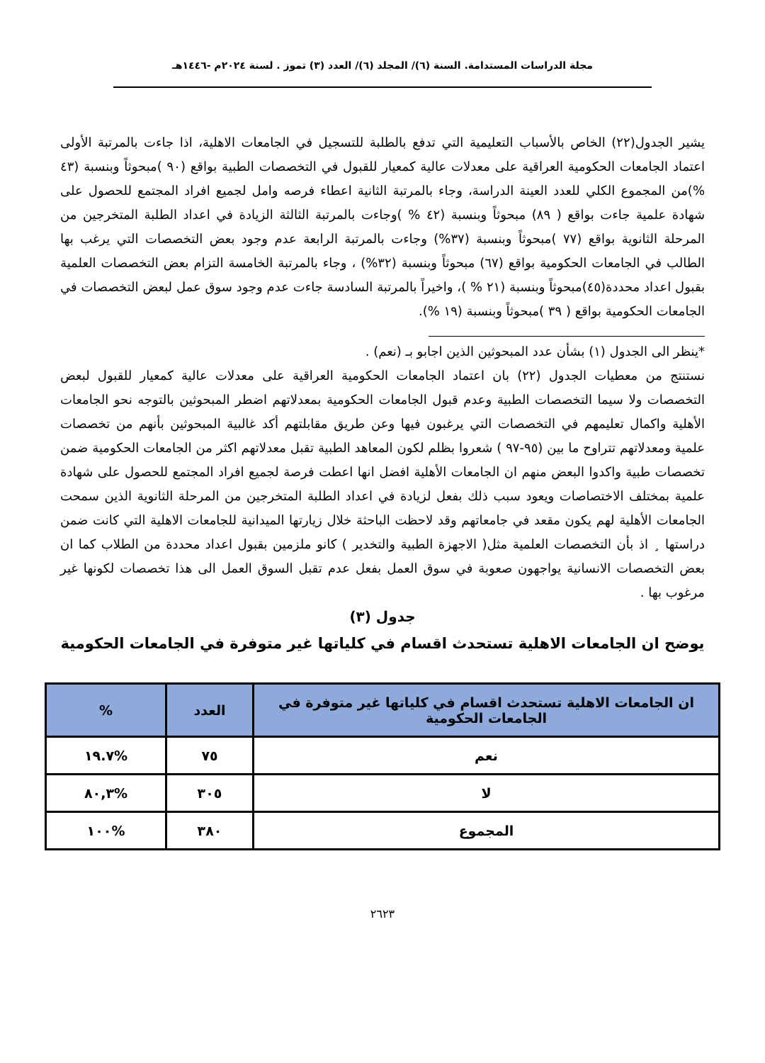مجلة الدراسات المستدامة. السنة (٦)/ المجلد (٦)/ العدد (٣) تموز . لسنة ٢٠٢٤م -١٤٤٦هـ
يشير الجدول(٢٢) الخاص بالأسباب التعليمية التي تدفع بالطلبة للتسجيل في الجامعات الاهلية، اذا جاءت بالمرتبة الأولى اعتماد الجامعات الحكومية العراقية على معدلات عالية كمعيار للقبول في التخصصات الطبية بواقع (٩٠ )مبحوثاً وبنسبة (٤٣ %)من المجموع الكلي للعدد العينة الدراسة، وجاء بالمرتبة الثانية اعطاء فرصه وامل لجميع افراد المجتمع للحصول على شهادة علمية جاءت بواقع ( ٨٩) مبحوثاً وبنسبة (٤٢ % )وجاءت بالمرتبة الثالثة الزيادة في اعداد الطلبة المتخرجين من المرحلة الثانوية بواقع (٧٧ )مبحوثاً وبنسبة (٣٧%) وجاءت بالمرتبة الرابعة عدم وجود بعض التخصصات التي يرغب بها الطالب في الجامعات الحكومية بواقع (٦٧) مبحوثاً وبنسبة (٣٢%) ، وجاء بالمرتبة الخامسة التزام بعض التخصصات العلمية بقبول اعداد محددة(٤٥)مبحوثاً وبنسبة (٢١ % )، واخيراً بالمرتبة السادسة جاءت عدم وجود سوق عمل لبعض التخصصات في الجامعات الحكومية بواقع ( ٣٩ )مبحوثاً وبنسبة (١٩ %).
*ينظر الى الجدول (١) بشأن عدد المبحوثين الذين اجابو بـ (نعم) .
نستنتج من معطيات الجدول (٢٢) بان اعتماد الجامعات الحكومية العراقية على معدلات عالية كمعيار للقبول لبعض التخصصات ولا سيما التخصصات الطبية وعدم قبول الجامعات الحكومية بمعدلاتهم اضطر المبحوثين بالتوجه نحو الجامعات الأهلية واكمال تعليمهم في التخصصات التي يرغبون فيها وعن طريق مقابلتهم أكد غالبية المبحوثين بأنهم من تخصصات علمية ومعدلاتهم تتراوح ما بين (٩٥-٩٧ ) شعروا بظلم لكون المعاهد الطبية تقبل معدلاتهم اكثر من الجامعات الحكومية ضمن تخصصات طبية واكدوا البعض منهم ان الجامعات الأهلية افضل انها اعطت فرصة لجميع افراد المجتمع للحصول على شهادة علمية بمختلف الاختصاصات ويعود سبب ذلك بفعل لزيادة في اعداد الطلبة المتخرجين من المرحلة الثانوية الذين سمحت الجامعات الأهلية لهم يكون مقعد في جامعاتهم وقد لاحظت الباحثة خلال زيارتها الميدانية للجامعات الاهلية التي كانت ضمن دراستها ¸ اذ بأن التخصصات العلمية مثل( الاجهزة الطبية والتخدير ) كانو ملزمين بقبول اعداد محددة من الطلاب كما ان بعض التخصصات الانسانية يواجهون صعوبة في سوق العمل بفعل عدم تقبل السوق العمل الى هذا تخصصات لكونها غير مرغوب بها .
جدول (٣)
يوضح ان الجامعات الاهلية تستحدث اقسام في كلياتها غير متوفرة في الجامعات الحكومية
| ان الجامعات الاهلية تستحدث اقسام في كلياتها غير متوفرة في الجامعات الحكومية | العدد | % |
| --- | --- | --- |
| نعم | ٧٥ | %١٩.٧ |
| لا | ٣٠٥ | %٨٠,٣ |
| المجموع | ٣٨٠ | %١٠٠ |
٢٦٢٣